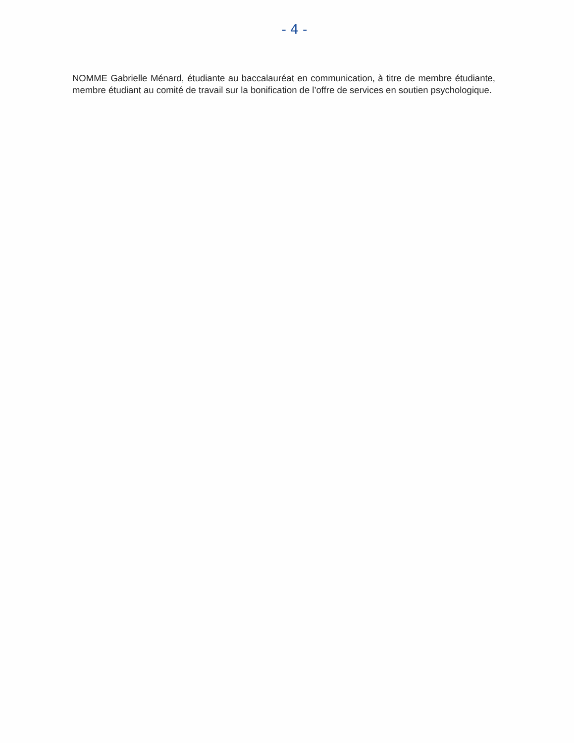- 4 -
NOMME Gabrielle Ménard, étudiante au baccalauréat en communication, à titre de membre étudiante, membre étudiant au comité de travail sur la bonification de l’offre de services en soutien psychologique.